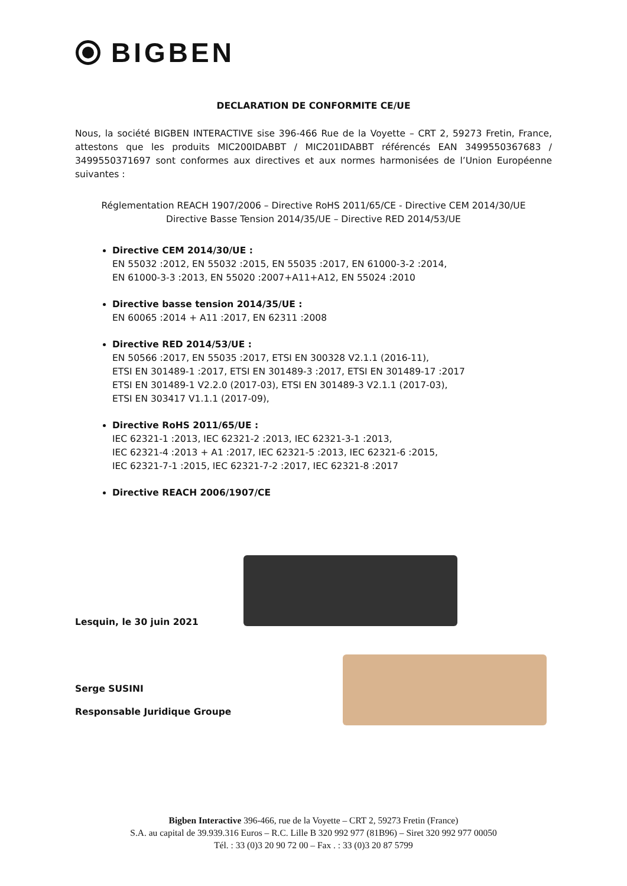BIGBEN
DECLARATION DE CONFORMITE CE/UE
Nous, la société BIGBEN INTERACTIVE sise 396-466 Rue de la Voyette – CRT 2, 59273 Fretin, France, attestons que les produits MIC200IDABBT / MIC201IDABBT référencés EAN 3499550367683 / 3499550371697 sont conformes aux directives et aux normes harmonisées de l’Union Européenne suivantes :
Réglementation REACH 1907/2006 – Directive RoHS 2011/65/CE - Directive CEM 2014/30/UE
Directive Basse Tension 2014/35/UE – Directive RED 2014/53/UE
Directive CEM 2014/30/UE :
EN 55032 :2012, EN 55032 :2015, EN 55035 :2017, EN 61000-3-2 :2014,
EN 61000-3-3 :2013, EN 55020 :2007+A11+A12, EN 55024 :2010
Directive basse tension 2014/35/UE :
EN 60065 :2014 + A11 :2017, EN 62311 :2008
Directive RED 2014/53/UE :
EN 50566 :2017, EN 55035 :2017, ETSI EN 300328 V2.1.1 (2016-11),
ETSI EN 301489-1 :2017, ETSI EN 301489-3 :2017, ETSI EN 301489-17 :2017
ETSI EN 301489-1 V2.2.0 (2017-03), ETSI EN 301489-3 V2.1.1 (2017-03),
ETSI EN 303417 V1.1.1 (2017-09),
Directive RoHS 2011/65/UE :
IEC 62321-1 :2013, IEC 62321-2 :2013, IEC 62321-3-1 :2013,
IEC 62321-4 :2013 + A1 :2017, IEC 62321-5 :2013, IEC 62321-6 :2015,
IEC 62321-7-1 :2015, IEC 62321-7-2 :2017, IEC 62321-8 :2017
Directive REACH 2006/1907/CE
Lesquin, le 30 juin 2021
Serge SUSINI
Responsable Juridique Groupe
Bigben Interactive 396-466, rue de la Voyette – CRT 2, 59273 Fretin (France)
S.A. au capital de 39.939.316 Euros – R.C. Lille B 320 992 977 (81B96) – Siret 320 992 977 00050
Tél. : 33 (0)3 20 90 72 00 – Fax . : 33 (0)3 20 87 5799